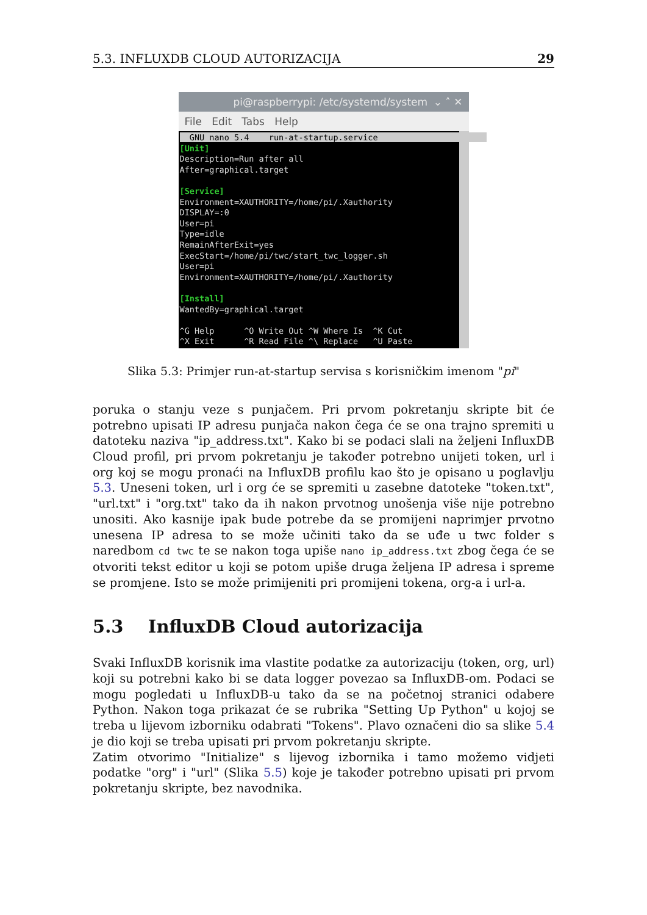5.3. INFLUXDB CLOUD AUTORIZACIJA 29
pi@raspberrypi: /etc/systemd/system ⌄ ˄ ✕
File Edit Tabs Help
GNU nano 5.4 run-at-startup.service [Unit] Description=Run after all After=graphical.target [Service] Environment=XAUTHORITY=/home/pi/.Xauthority DISPLAY=:0 User=pi Type=idle RemainAfterExit=yes ExecStart=/home/pi/twc/start_twc_logger.sh User=pi Environment=XAUTHORITY=/home/pi/.Xauthority [Install] WantedBy=graphical.target ^G Help ^O Write Out ^W Where Is ^K Cut ^X Exit ^R Read File ^\ Replace ^U Paste
Slika 5.3: Primjer run-at-startup servisa s korisničkim imenom "pi"
poruka o stanju veze s punjačem. Pri prvom pokretanju skripte bit će potrebno upisati IP adresu punjača nakon čega će se ona trajno spremiti u datoteku naziva "ip_address.txt". Kako bi se podaci slali na željeni InfluxDB Cloud profil, pri prvom pokretanju je također potrebno unijeti token, url i org koj se mogu pronaći na InfluxDB profilu kao što je opisano u poglavlju 5.3. Uneseni token, url i org će se spremiti u zasebne datoteke "token.txt", "url.txt" i "org.txt" tako da ih nakon prvotnog unošenja više nije potrebno unositi. Ako kasnije ipak bude potrebe da se promijeni naprimjer prvotno unesena IP adresa to se može učiniti tako da se uđe u twc folder s naredbom cd twc te se nakon toga upiše nano ip_address.txt zbog čega će se otvoriti tekst editor u koji se potom upiše druga željena IP adresa i spreme se promjene. Isto se može primijeniti pri promijeni tokena, org-a i url-a.
5.3 InfluxDB Cloud autorizacija
Svaki InfluxDB korisnik ima vlastite podatke za autorizaciju (token, org, url) koji su potrebni kako bi se data logger povezao sa InfluxDB-om. Podaci se mogu pogledati u InfluxDB-u tako da se na početnoj stranici odabere Python. Nakon toga prikazat će se rubrika "Setting Up Python" u kojoj se treba u lijevom izborniku odabrati "Tokens". Plavo označeni dio sa slike 5.4 je dio koji se treba upisati pri prvom pokretanju skripte.
Zatim otvorimo "Initialize" s lijevog izbornika i tamo možemo vidjeti podatke "org" i "url" (Slika 5.5) koje je također potrebno upisati pri prvom pokretanju skripte, bez navodnika.